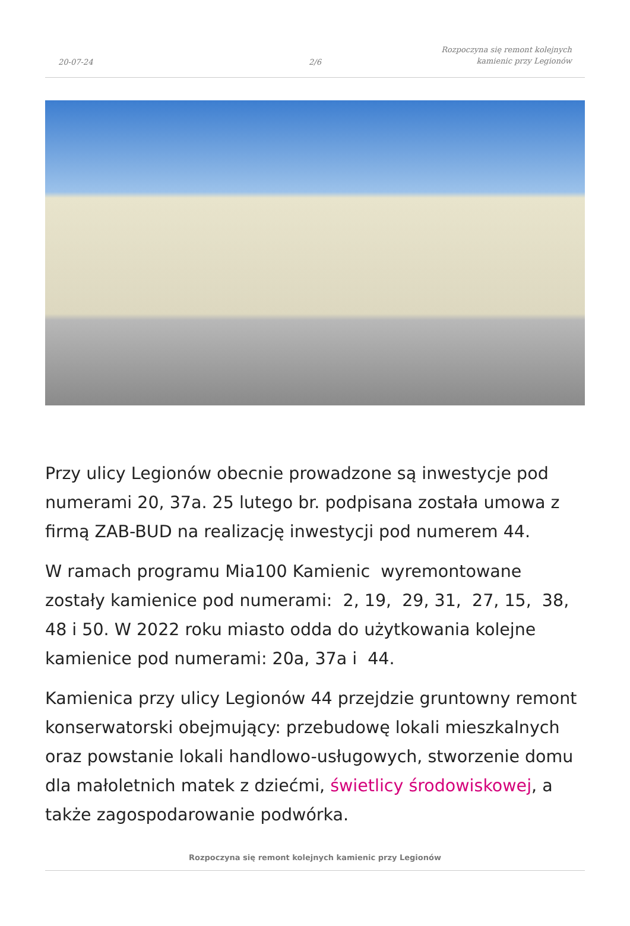20-07-24
2/6
Rozpoczyna się remont kolejnych
kamienic przy Legionów
Przy ulicy Legionów obecnie prowadzone są inwestycje pod numerami 20, 37a. 25 lutego br. podpisana została umowa z firmą ZAB-BUD na realizację inwestycji pod numerem 44.
W ramach programu Mia100 Kamienic wyremontowane zostały kamienice pod numerami: 2, 19, 29, 31, 27, 15, 38, 48 i 50. W 2022 roku miasto odda do użytkowania kolejne kamienice pod numerami: 20a, 37a i 44.
Kamienica przy ulicy Legionów 44 przejdzie gruntowny remont konserwatorski obejmujący: przebudowę lokali mieszkalnych oraz powstanie lokali handlowo-usługowych, stworzenie domu dla małoletnich matek z dziećmi, świetlicy środowiskowej, a także zagospodarowanie podwórka.
Rozpoczyna się remont kolejnych kamienic przy Legionów